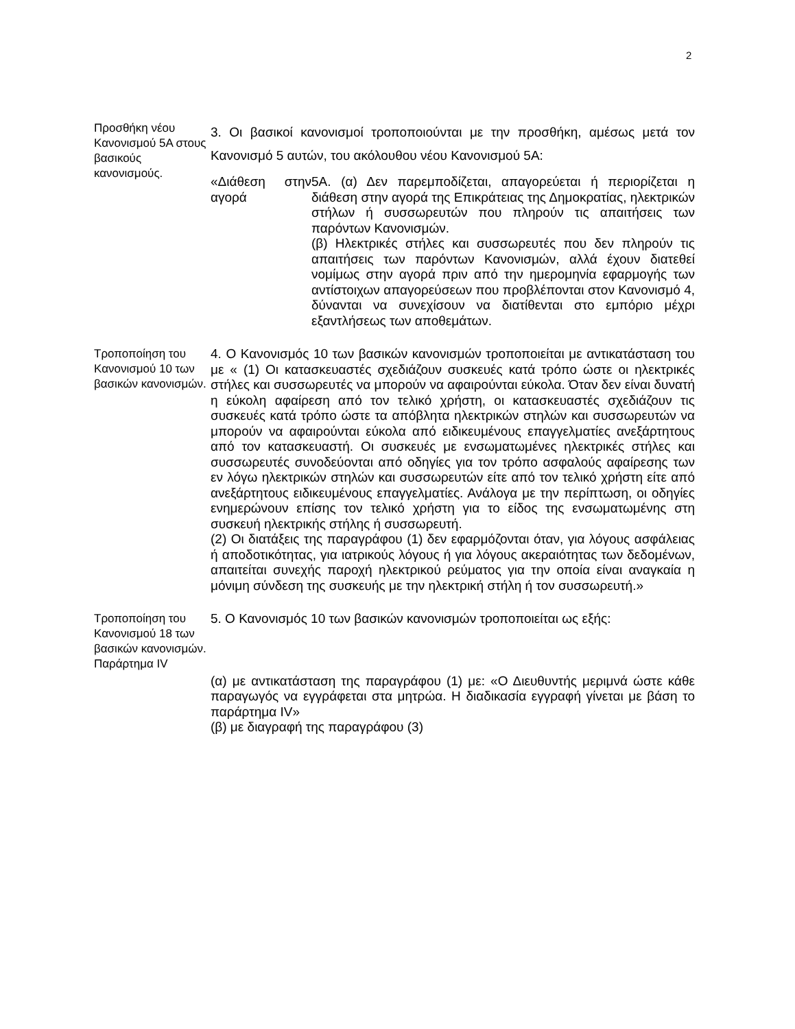2
Προσθήκη νέου Κανονισμού 5Α στους βασικούς κανονισμούς.
3. Οι βασικοί κανονισμοί τροποποιούνται με την προσθήκη, αμέσως μετά τον Κανονισμό 5 αυτών, του ακόλουθου νέου Κανονισμού 5Α:
«Διάθεση στην αγορά
5Α. (α) Δεν παρεμποδίζεται, απαγορεύεται ή περιορίζεται η διάθεση στην αγορά της Επικράτειας της Δημοκρατίας, ηλεκτρικών στήλων ή συσσωρευτών που πληρούν τις απαιτήσεις των παρόντων Κανονισμών.
(β) Ηλεκτρικές στήλες και συσσωρευτές που δεν πληρούν τις απαιτήσεις των παρόντων Κανονισμών, αλλά έχουν διατεθεί νομίμως στην αγορά πριν από την ημερομηνία εφαρμογής των αντίστοιχων απαγορεύσεων που προβλέπονται στον Κανονισμό 4, δύνανται να συνεχίσουν να διατίθενται στο εμπόριο μέχρι εξαντλήσεως των αποθεμάτων.
Τροποποίηση του Κανονισμού 10 των βασικών κανονισμών.
4. Ο Κανονισμός 10 των βασικών κανονισμών τροποποιείται με αντικατάσταση του με « (1) Οι κατασκευαστές σχεδιάζουν συσκευές κατά τρόπο ώστε οι ηλεκτρικές στήλες και συσσωρευτές να μπορούν να αφαιρούνται εύκολα. Όταν δεν είναι δυνατή η εύκολη αφαίρεση από τον τελικό χρήστη, οι κατασκευαστές σχεδιάζουν τις συσκευές κατά τρόπο ώστε τα απόβλητα ηλεκτρικών στηλών και συσσωρευτών να μπορούν να αφαιρούνται εύκολα από ειδικευμένους επαγγελματίες ανεξάρτητους από τον κατασκευαστή. Οι συσκευές με ενσωματωμένες ηλεκτρικές στήλες και συσσωρευτές συνοδεύονται από οδηγίες για τον τρόπο ασφαλούς αφαίρεσης των εν λόγω ηλεκτρικών στηλών και συσσωρευτών είτε από τον τελικό χρήστη είτε από ανεξάρτητους ειδικευμένους επαγγελματίες. Ανάλογα με την περίπτωση, οι οδηγίες ενημερώνουν επίσης τον τελικό χρήστη για το είδος της ενσωματωμένης στη συσκευή ηλεκτρικής στήλης ή συσσωρευτή.
(2) Οι διατάξεις της παραγράφου (1) δεν εφαρμόζονται όταν, για λόγους ασφάλειας ή αποδοτικότητας, για ιατρικούς λόγους ή για λόγους ακεραιότητας των δεδομένων, απαιτείται συνεχής παροχή ηλεκτρικού ρεύματος για την οποία είναι αναγκαία η μόνιμη σύνδεση της συσκευής με την ηλεκτρική στήλη ή τον συσσωρευτή.»
Τροποποίηση του Κανονισμού 18 των βασικών κανονισμών.
Παράρτημα IV
5. Ο Κανονισμός 10 των βασικών κανονισμών τροποποιείται ως εξής:
(α) με αντικατάσταση της παραγράφου (1) με: «Ο Διευθυντής μεριμνά ώστε κάθε παραγωγός να εγγράφεται στα μητρώα. Η διαδικασία εγγραφή γίνεται με βάση το παράρτημα IV»
(β) με διαγραφή της παραγράφου (3)